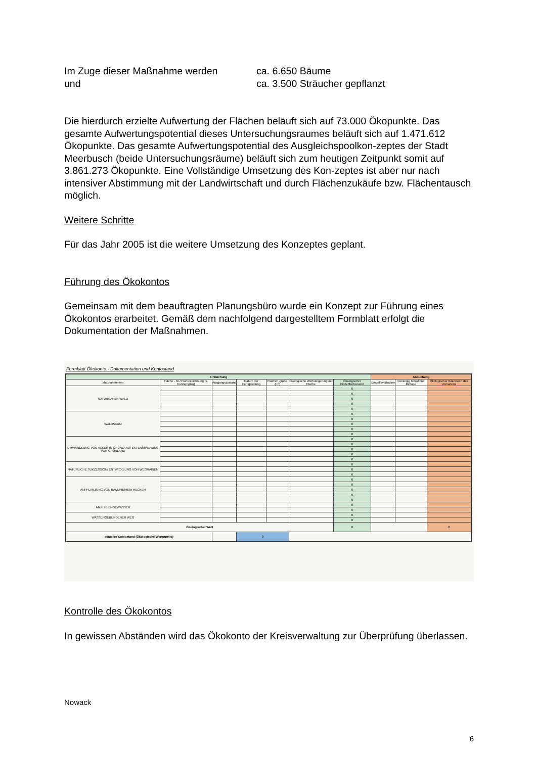Im Zuge dieser Maßnahme werden
und
ca. 6.650 Bäume
ca. 3.500 Sträucher gepflanzt
Die hierdurch erzielte Aufwertung der Flächen beläuft sich auf 73.000 Ökopunkte. Das gesamte Aufwertungspotential dieses Untersuchungsraumes beläuft sich auf 1.471.612 Ökopunkte. Das gesamte Aufwertungspotential des Ausgleichspoolkon-zeptes der Stadt Meerbusch (beide Untersuchungsräume) beläuft sich zum heutigen Zeitpunkt somit auf 3.861.273 Ökopunkte. Eine Vollständige Umsetzung des Kon-zeptes ist aber nur nach intensiver Abstimmung mit der Landwirtschaft und durch Flächenzukäufe bzw. Flächentausch möglich.
Weitere Schritte
Für das Jahr 2005 ist die weitere Umsetzung des Konzeptes geplant.
Führung des Ökokontos
Gemeinsam mit dem beauftragten Planungsbüro wurde ein Konzept zur Führung eines Ökokontos erarbeitet. Gemäß dem nachfolgend dargestelltem Formblatt erfolgt die Dokumentation der Maßnahmen.
Formblatt Ökokonto - Dokumentation und Kontostand
| Einbuchung | | | | | | | Abbuchung | | |
| --- | --- | --- | --- | --- | --- | --- | --- | --- | --- |
| Maßnahmentyp | Fläche - Nr./ Flurbezeichnung (s. Konzeptplan) | Ausgangszustand | Datum der Fertigstellung | Flächen-größe (m²) | Ökologische Wertsteigerung der Fläche | Ökologischer Einzelflächenwert | Eingriffsvorhaben | vorrangig betroffene Biotope | Ökologischer Bilanzwert des Vorhabens |
| NATURNAHER WALD | | | | | | 0 | | | |
| | | | | | | 0 | | | |
| | | | | | | 0 | | | |
| | | | | | | 0 | | | |
| | | | | | | 0 | | | |
| WALDSAUM | | | | | | 0 | | | |
| | | | | | | 0 | | | |
| | | | | | | 0 | | | |
| | | | | | | 0 | | | |
| | | | | | | 0 | | | |
| UMWANDLUNG VON ACKER IN GRÜNLAND/ EXTENSIVIERUNG VON GRÜNLAND | | | | | | 0 | | | |
| | | | | | | 0 | | | |
| | | | | | | 0 | | | |
| | | | | | | 0 | | | |
| | | | | | | 0 | | | |
| NATÜRLICHE SUKZESSION/ ENTWICKLUNG VON WEGRAINEN | | | | | | 0 | | | |
| | | | | | | 0 | | | |
| | | | | | | 0 | | | |
| ANPFLANZUNG VON BAUMREIHEN/ HECKEN | | | | | | 0 | | | |
| | | | | | | 0 | | | |
| | | | | | | 0 | | | |
| | | | | | | 0 | | | |
| | | | | | | 0 | | | |
| AMPHIBIENGEWÄSSER | | | | | | 0 | | | |
| | | | | | | 0 | | | |
| WASSERGEBUNDENER WEG | | | | | | 0 | | | |
| | | | | | | 0 | | | |
| Ökologischer Wert | | | | | | 0 | | | 0 |
| aktueller Kontostand (Ökologische Wertpunkte) | | | 0 | | | | | | |
Kontrolle des Ökokontos
In gewissen Abständen wird das Ökokonto der Kreisverwaltung zur Überprüfung überlassen.
Nowack
6